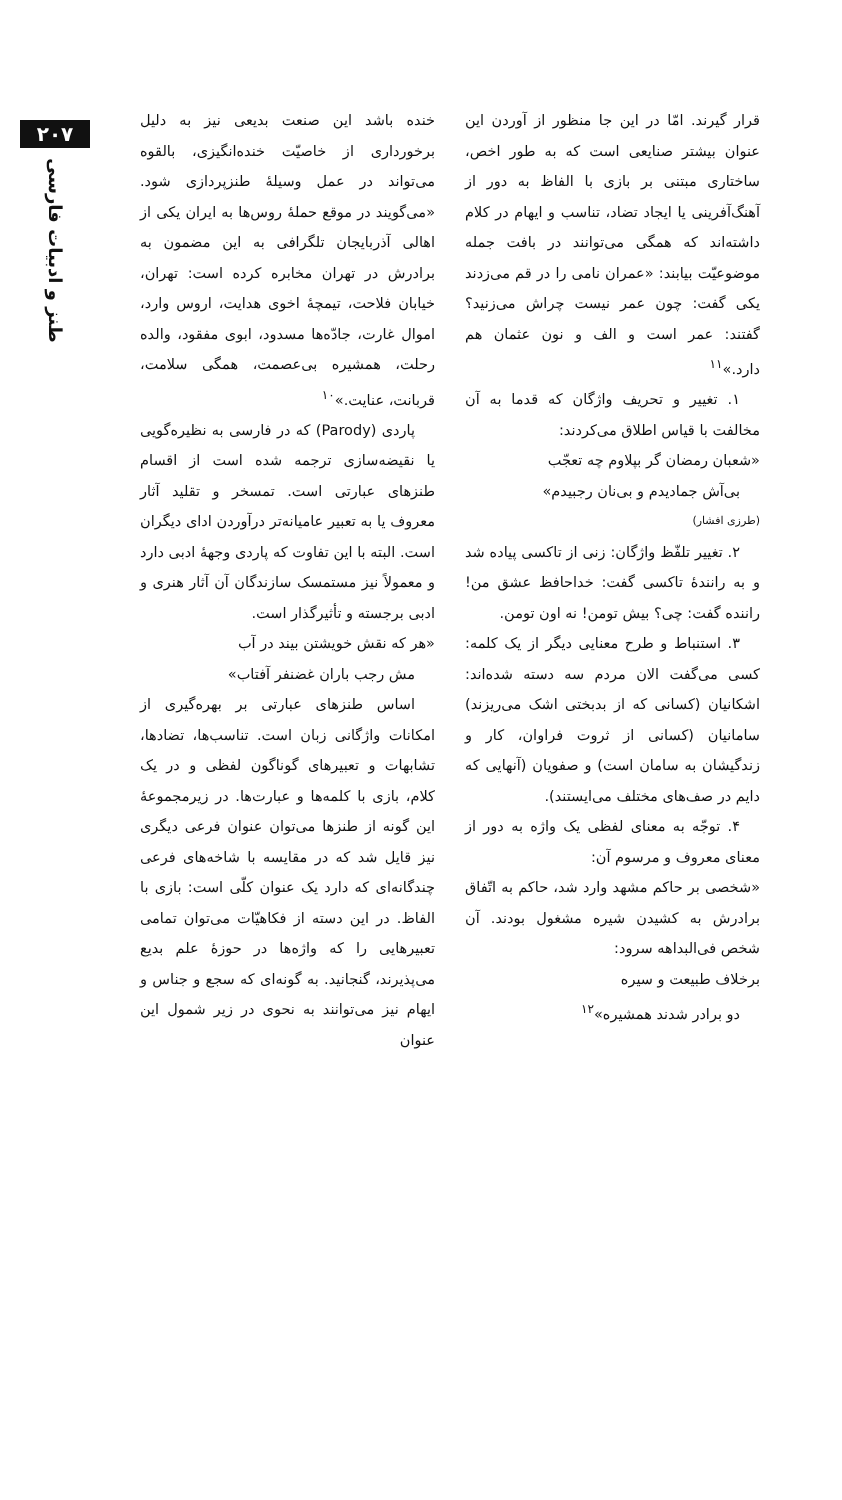۲۰۷
طنز و ادبیات فارسی
خنده باشد این صنعت بدیعی نیز به دلیل برخورداری از خاصیّت خنده‌انگیزی، بالقوه می‌تواند در عمل وسیلهٔ طنزپردازی شود. «می‌گویند در موقع حملهٔ روس‌ها به ایران یکی از اهالی آذربایجان تلگرافی به این مضمون به برادرش در تهران مخابره کرده است: تهران، خیابان فلاحت، تیمچهٔ اخوی هدایت، اروس وارد، اموال غارت، جادّه‌ها مسدود، ابوی مفقود، والده رحلت، همشیره بی‌عصمت، همگی سلامت، قربانت، عنایت.»<sup>۱۰</sup>
پاردی (Parody) که در فارسی به نظیره‌گویی یا نقیضه‌سازی ترجمه شده است از اقسام طنزهای عبارتی است. تمسخر و تقلید آثار معروف یا به تعبیر عامیانه‌تر درآوردن ادای دیگران است. البته با این تفاوت که پاردی وجههٔ ادبی دارد و معمولاً نیز مستمسک سازندگان آن آثار هنری و ادبی برجسته و تأثیرگذار است.
«هر که نقش خویشتن بیند در آب
مش رجب باران غضنفر آفتاب»
اساس طنزهای عبارتی بر بهره‌گیری از امکانات واژگانی زبان است. تناسب‌ها، تضادها، تشابهات و تعبیرهای گوناگون لفظی و در یک کلام، بازی با کلمه‌ها و عبارت‌ها. در زیرمجموعهٔ این گونه از طنزها می‌توان عنوان فرعی دیگری نیز قایل شد که در مقایسه با شاخه‌های فرعی چندگانه‌ای که دارد یک عنوان کلّی است: بازی با الفاظ. در این دسته از فکاهیّات می‌توان تمامی تعبیرهایی را که واژه‌ها در حوزهٔ علم بدیع می‌پذیرند، گنجانید. به گونه‌ای که سجع و جناس و ایهام نیز می‌توانند به نحوی در زیر شمول این عنوان
قرار گیرند. امّا در این جا منظور از آوردن این عنوان بیشتر صنایعی است که به طور اخص، ساختاری مبتنی بر بازی با الفاظ به دور از آهنگ‌آفرینی یا ایجاد تضاد، تناسب و ایهام در کلام داشته‌اند که همگی می‌توانند در بافت جمله موضوعیّت بیابند: «عمران نامی را در قم می‌زدند یکی گفت: چون عمر نیست چراش می‌زنید؟ گفتند: عمر است و الف و نون عثمان هم دارد.»<sup>۱۱</sup>
۱. تغییر و تحریف واژگان که قدما به آن مخالفت با قیاس اطلاق می‌کردند:
«شعبان رمضان گر بپلاوم چه تعجّب
بی‌آش جمادیدم و بی‌نان رجبیدم»
(طرزی افشار)
۲. تغییر تلفّظ واژگان: زنی از تاکسی پیاده شد و به رانندهٔ تاکسی گفت: خداحافظ عشق من! راننده گفت: چی؟ بیش تومن! نه اون تومن.
۳. استنباط و طرح معنایی دیگر از یک کلمه: کسی می‌گفت الان مردم سه دسته شده‌اند: اشکانیان (کسانی که از بدبختی اشک می‌ریزند) سامانیان (کسانی از ثروت فراوان، کار و زندگیشان به سامان است) و صفویان (آنهایی که دایم در صف‌های مختلف می‌ایستند).
۴. توجّه به معنای لفظی یک واژه به دور از معنای معروف و مرسوم آن:
«شخصی بر حاکم مشهد وارد شد، حاکم به اتّفاق برادرش به کشیدن شیره مشغول بودند. آن شخص فی‌البداهه سرود:
برخلاف طبیعت و سیره
دو برادر شدند همشیره»<sup>۱۲</sup>